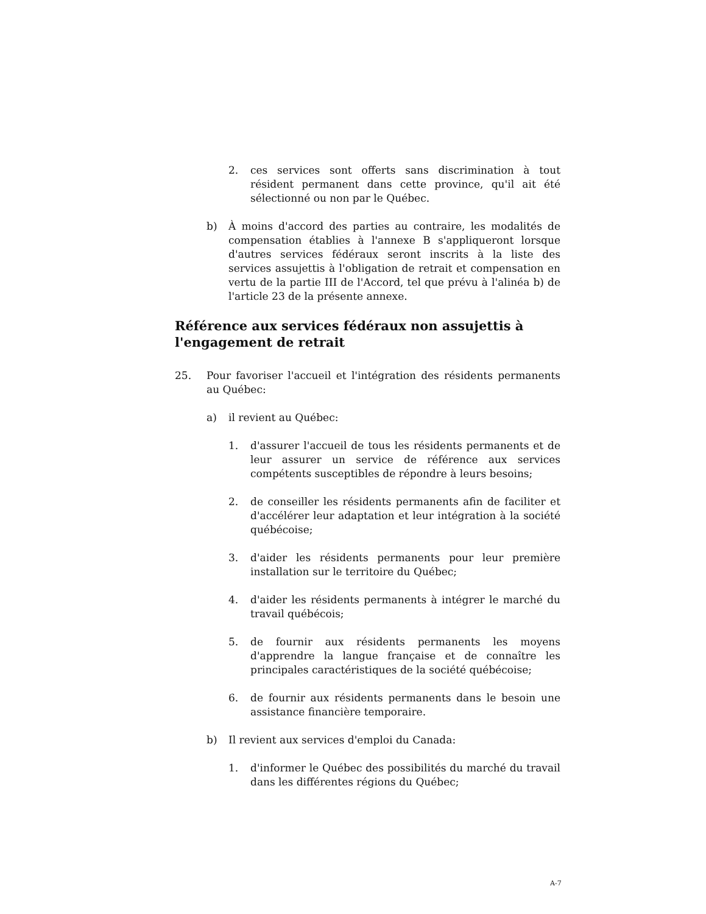2. ces services sont offerts sans discrimination à tout résident permanent dans cette province, qu'il ait été sélectionné ou non par le Québec.
b) À moins d'accord des parties au contraire, les modalités de compensation établies à l'annexe B s'appliqueront lorsque d'autres services fédéraux seront inscrits à la liste des services assujettis à l'obligation de retrait et compensation en vertu de la partie III de l'Accord, tel que prévu à l'alinéa b) de l'article 23 de la présente annexe.
Référence aux services fédéraux non assujettis à l'engagement de retrait
25. Pour favoriser l'accueil et l'intégration des résidents permanents au Québec:
a) il revient au Québec:
1. d'assurer l'accueil de tous les résidents permanents et de leur assurer un service de référence aux services compétents susceptibles de répondre à leurs besoins;
2. de conseiller les résidents permanents afin de faciliter et d'accélérer leur adaptation et leur intégration à la société québécoise;
3. d'aider les résidents permanents pour leur première installation sur le territoire du Québec;
4. d'aider les résidents permanents à intégrer le marché du travail québécois;
5. de fournir aux résidents permanents les moyens d'apprendre la langue française et de connaître les principales caractéristiques de la société québécoise;
6. de fournir aux résidents permanents dans le besoin une assistance financière temporaire.
b) Il revient aux services d'emploi du Canada:
1. d'informer le Québec des possibilités du marché du travail dans les différentes régions du Québec;
A-7